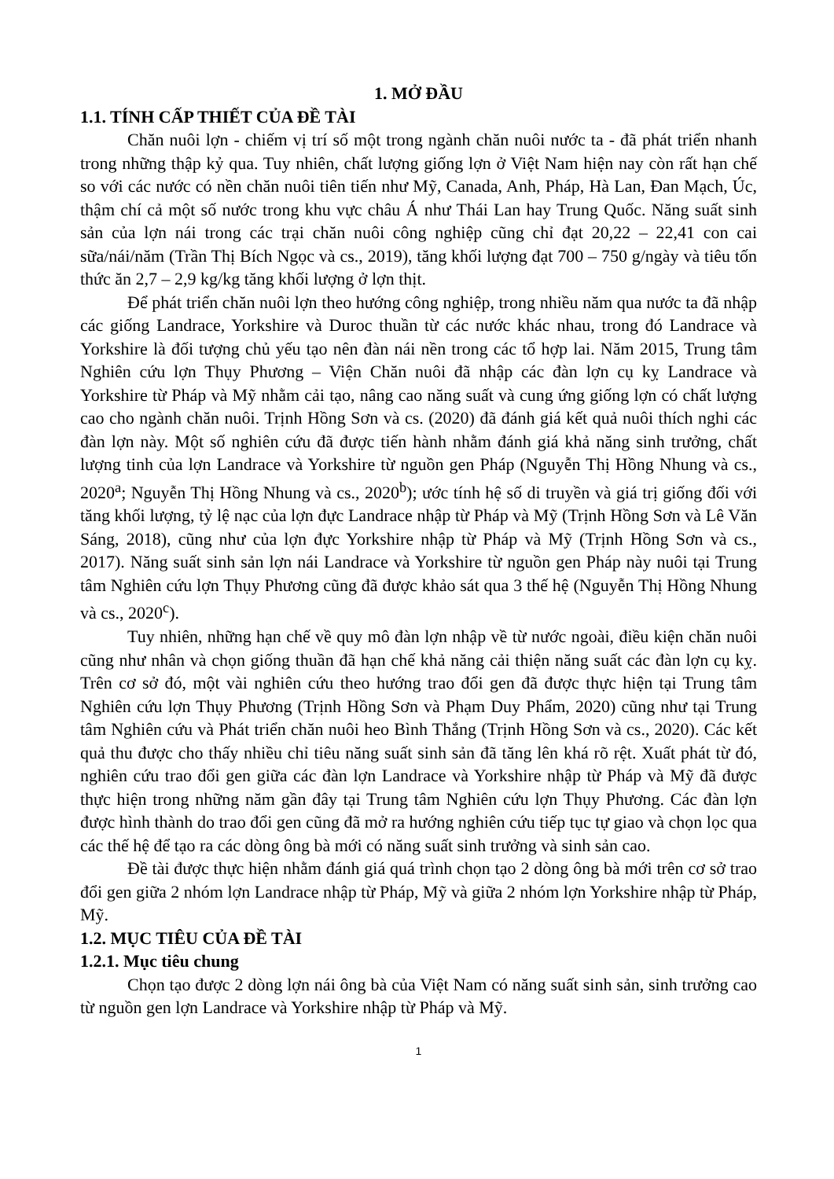1. MỞ ĐẦU
1.1. TÍNH CẤP THIẾT CỦA ĐỀ TÀI
Chăn nuôi lợn - chiếm vị trí số một trong ngành chăn nuôi nước ta - đã phát triển nhanh trong những thập kỷ qua. Tuy nhiên, chất lượng giống lợn ở Việt Nam hiện nay còn rất hạn chế so với các nước có nền chăn nuôi tiên tiến như Mỹ, Canada, Anh, Pháp, Hà Lan, Đan Mạch, Úc, thậm chí cả một số nước trong khu vực châu Á như Thái Lan hay Trung Quốc. Năng suất sinh sản của lợn nái trong các trại chăn nuôi công nghiệp cũng chỉ đạt 20,22 – 22,41 con cai sữa/nái/năm (Trần Thị Bích Ngọc và cs., 2019), tăng khối lượng đạt 700 – 750 g/ngày và tiêu tốn thức ăn 2,7 – 2,9 kg/kg tăng khối lượng ở lợn thịt.
Để phát triển chăn nuôi lợn theo hướng công nghiệp, trong nhiều năm qua nước ta đã nhập các giống Landrace, Yorkshire và Duroc thuần từ các nước khác nhau, trong đó Landrace và Yorkshire là đối tượng chủ yếu tạo nên đàn nái nền trong các tổ hợp lai. Năm 2015, Trung tâm Nghiên cứu lợn Thụy Phương – Viện Chăn nuôi đã nhập các đàn lợn cụ kỵ Landrace và Yorkshire từ Pháp và Mỹ nhằm cải tạo, nâng cao năng suất và cung ứng giống lợn có chất lượng cao cho ngành chăn nuôi. Trịnh Hồng Sơn và cs. (2020) đã đánh giá kết quả nuôi thích nghi các đàn lợn này. Một số nghiên cứu đã được tiến hành nhằm đánh giá khả năng sinh trưởng, chất lượng tinh của lợn Landrace và Yorkshire từ nguồn gen Pháp (Nguyễn Thị Hồng Nhung và cs., 2020<sup>a</sup>; Nguyễn Thị Hồng Nhung và cs., 2020<sup>b</sup>); ước tính hệ số di truyền và giá trị giống đối với tăng khối lượng, tỷ lệ nạc của lợn đực Landrace nhập từ Pháp và Mỹ (Trịnh Hồng Sơn và Lê Văn Sáng, 2018), cũng như của lợn đực Yorkshire nhập từ Pháp và Mỹ (Trịnh Hồng Sơn và cs., 2017). Năng suất sinh sản lợn nái Landrace và Yorkshire từ nguồn gen Pháp này nuôi tại Trung tâm Nghiên cứu lợn Thụy Phương cũng đã được khảo sát qua 3 thế hệ (Nguyễn Thị Hồng Nhung và cs., 2020<sup>c</sup>).
Tuy nhiên, những hạn chế về quy mô đàn lợn nhập về từ nước ngoài, điều kiện chăn nuôi cũng như nhân và chọn giống thuần đã hạn chế khả năng cải thiện năng suất các đàn lợn cụ kỵ. Trên cơ sở đó, một vài nghiên cứu theo hướng trao đổi gen đã được thực hiện tại Trung tâm Nghiên cứu lợn Thụy Phương (Trịnh Hồng Sơn và Phạm Duy Phẩm, 2020) cũng như tại Trung tâm Nghiên cứu và Phát triển chăn nuôi heo Bình Thắng (Trịnh Hồng Sơn và cs., 2020). Các kết quả thu được cho thấy nhiều chỉ tiêu năng suất sinh sản đã tăng lên khá rõ rệt. Xuất phát từ đó, nghiên cứu trao đổi gen giữa các đàn lợn Landrace và Yorkshire nhập từ Pháp và Mỹ đã được thực hiện trong những năm gần đây tại Trung tâm Nghiên cứu lợn Thụy Phương. Các đàn lợn được hình thành do trao đổi gen cũng đã mở ra hướng nghiên cứu tiếp tục tự giao và chọn lọc qua các thế hệ để tạo ra các dòng ông bà mới có năng suất sinh trưởng và sinh sản cao.
Đề tài được thực hiện nhằm đánh giá quá trình chọn tạo 2 dòng ông bà mới trên cơ sở trao đổi gen giữa 2 nhóm lợn Landrace nhập từ Pháp, Mỹ và giữa 2 nhóm lợn Yorkshire nhập từ Pháp, Mỹ.
1.2. MỤC TIÊU CỦA ĐỀ TÀI
1.2.1. Mục tiêu chung
Chọn tạo được 2 dòng lợn nái ông bà của Việt Nam có năng suất sinh sản, sinh trưởng cao từ nguồn gen lợn Landrace và Yorkshire nhập từ Pháp và Mỹ.
1